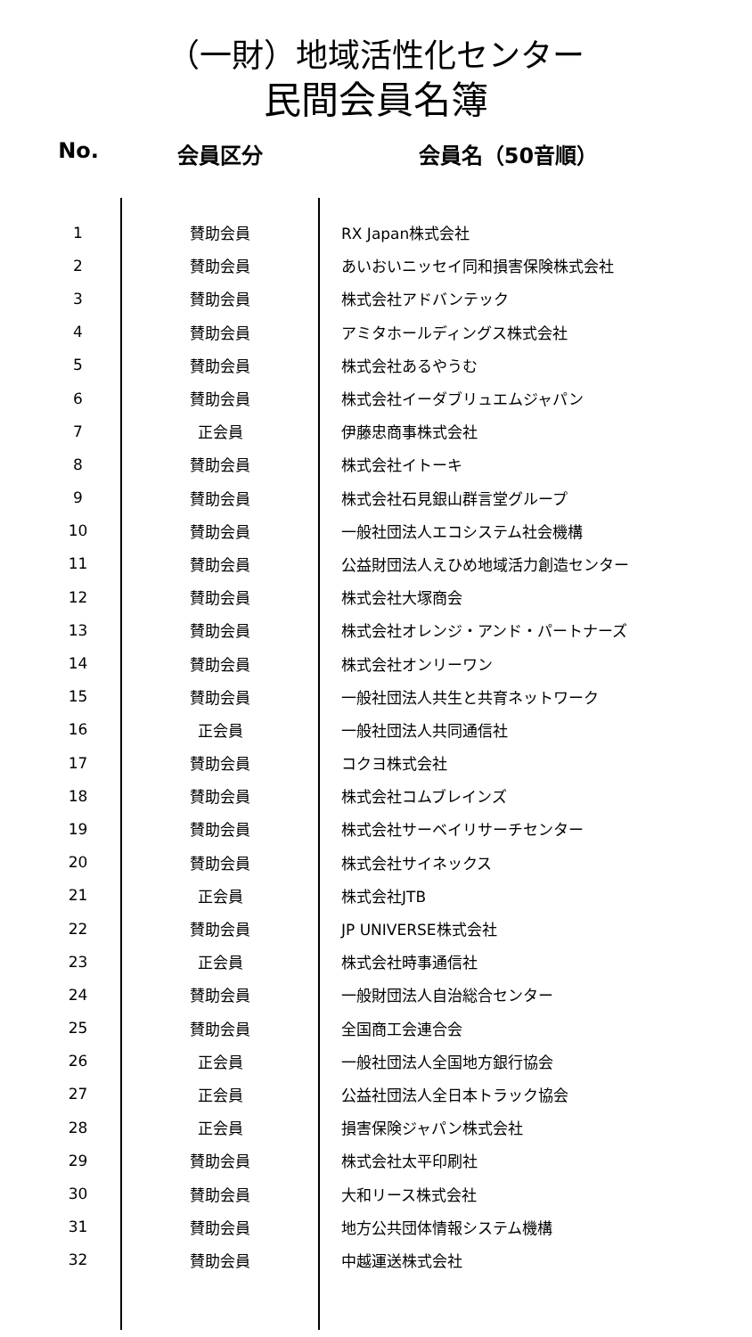（一財）地域活性化センター
民間会員名簿
| No. | 会員区分 | 会員名（50音順） |
| --- | --- | --- |
| 1 | 賛助会員 | RX Japan株式会社 |
| 2 | 賛助会員 | あいおいニッセイ同和損害保険株式会社 |
| 3 | 賛助会員 | 株式会社アドバンテック |
| 4 | 賛助会員 | アミタホールディングス株式会社 |
| 5 | 賛助会員 | 株式会社あるやうむ |
| 6 | 賛助会員 | 株式会社イーダブリュエムジャパン |
| 7 | 正会員 | 伊藤忠商事株式会社 |
| 8 | 賛助会員 | 株式会社イトーキ |
| 9 | 賛助会員 | 株式会社石見銀山群言堂グループ |
| 10 | 賛助会員 | 一般社団法人エコシステム社会機構 |
| 11 | 賛助会員 | 公益財団法人えひめ地域活力創造センター |
| 12 | 賛助会員 | 株式会社大塚商会 |
| 13 | 賛助会員 | 株式会社オレンジ・アンド・パートナーズ |
| 14 | 賛助会員 | 株式会社オンリーワン |
| 15 | 賛助会員 | 一般社団法人共生と共育ネットワーク |
| 16 | 正会員 | 一般社団法人共同通信社 |
| 17 | 賛助会員 | コクヨ株式会社 |
| 18 | 賛助会員 | 株式会社コムブレインズ |
| 19 | 賛助会員 | 株式会社サーベイリサーチセンター |
| 20 | 賛助会員 | 株式会社サイネックス |
| 21 | 正会員 | 株式会社JTB |
| 22 | 賛助会員 | JP UNIVERSE株式会社 |
| 23 | 正会員 | 株式会社時事通信社 |
| 24 | 賛助会員 | 一般財団法人自治総合センター |
| 25 | 賛助会員 | 全国商工会連合会 |
| 26 | 正会員 | 一般社団法人全国地方銀行協会 |
| 27 | 正会員 | 公益社団法人全日本トラック協会 |
| 28 | 正会員 | 損害保険ジャパン株式会社 |
| 29 | 賛助会員 | 株式会社太平印刷社 |
| 30 | 賛助会員 | 大和リース株式会社 |
| 31 | 賛助会員 | 地方公共団体情報システム機構 |
| 32 | 賛助会員 | 中越運送株式会社 |